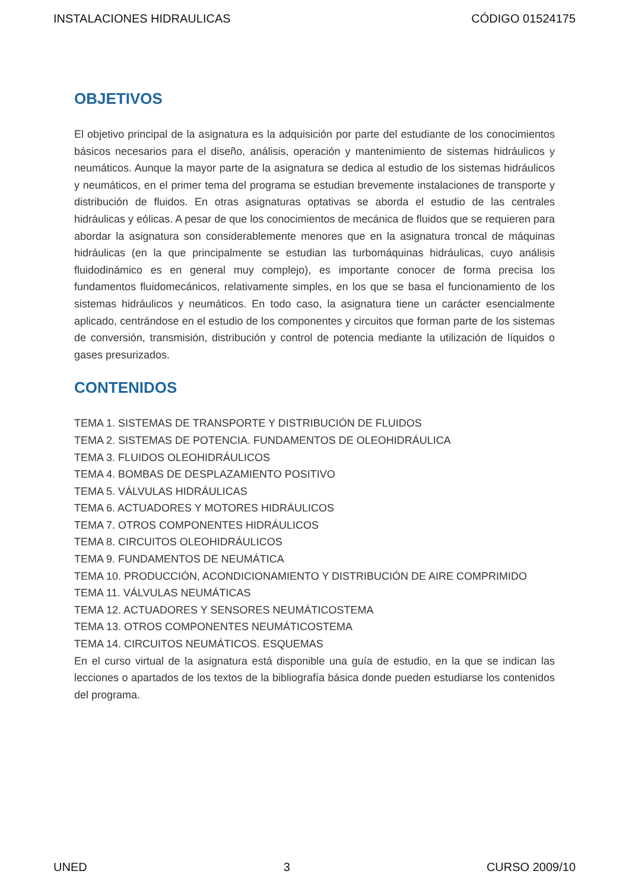INSTALACIONES HIDRAULICAS CÓDIGO 01524175
OBJETIVOS
El objetivo principal de la asignatura es la adquisición por parte del estudiante de los conocimientos básicos necesarios para el diseño, análisis, operación y mantenimiento de sistemas hidráulicos y neumáticos. Aunque la mayor parte de la asignatura se dedica al estudio de los sistemas hidráulicos y neumáticos, en el primer tema del programa se estudian brevemente instalaciones de transporte y distribución de fluidos. En otras asignaturas optativas se aborda el estudio de las centrales hidráulicas y eólicas. A pesar de que los conocimientos de mecánica de fluidos que se requieren para abordar la asignatura son considerablemente menores que en la asignatura troncal de máquinas hidráulicas (en la que principalmente se estudian las turbomáquinas hidráulicas, cuyo análisis fluidodinámico es en general muy complejo), es importante conocer de forma precisa los fundamentos fluidomecánicos, relativamente simples, en los que se basa el funcionamiento de los sistemas hidráulicos y neumáticos. En todo caso, la asignatura tiene un carácter esencialmente aplicado, centrándose en el estudio de los componentes y circuitos que forman parte de los sistemas de conversión, transmisión, distribución y control de potencia mediante la utilización de líquidos o gases presurizados.
CONTENIDOS
TEMA 1. SISTEMAS DE TRANSPORTE Y DISTRIBUCIÓN DE FLUIDOS
TEMA 2. SISTEMAS DE POTENCIA. FUNDAMENTOS DE OLEOHIDRÁULICA
TEMA 3. FLUIDOS OLEOHIDRÁULICOS
TEMA 4. BOMBAS DE DESPLAZAMIENTO POSITIVO
TEMA 5. VÁLVULAS HIDRÁULICAS
TEMA 6. ACTUADORES Y MOTORES HIDRÁULICOS
TEMA 7. OTROS COMPONENTES HIDRÁULICOS
TEMA 8. CIRCUITOS OLEOHIDRÁULICOS
TEMA 9. FUNDAMENTOS DE NEUMÁTICA
TEMA 10. PRODUCCIÓN, ACONDICIONAMIENTO Y DISTRIBUCIÓN DE AIRE COMPRIMIDO
TEMA 11. VÁLVULAS NEUMÁTICAS
TEMA 12. ACTUADORES Y SENSORES NEUMÁTICOSTEMA
TEMA 13. OTROS COMPONENTES NEUMÁTICOSTEMA
TEMA 14. CIRCUITOS NEUMÁTICOS. ESQUEMAS
En el curso virtual de la asignatura está disponible una guía de estudio, en la que se indican las lecciones o apartados de los textos de la bibliografía básica donde pueden estudiarse los contenidos del programa.
UNED 3 CURSO 2009/10